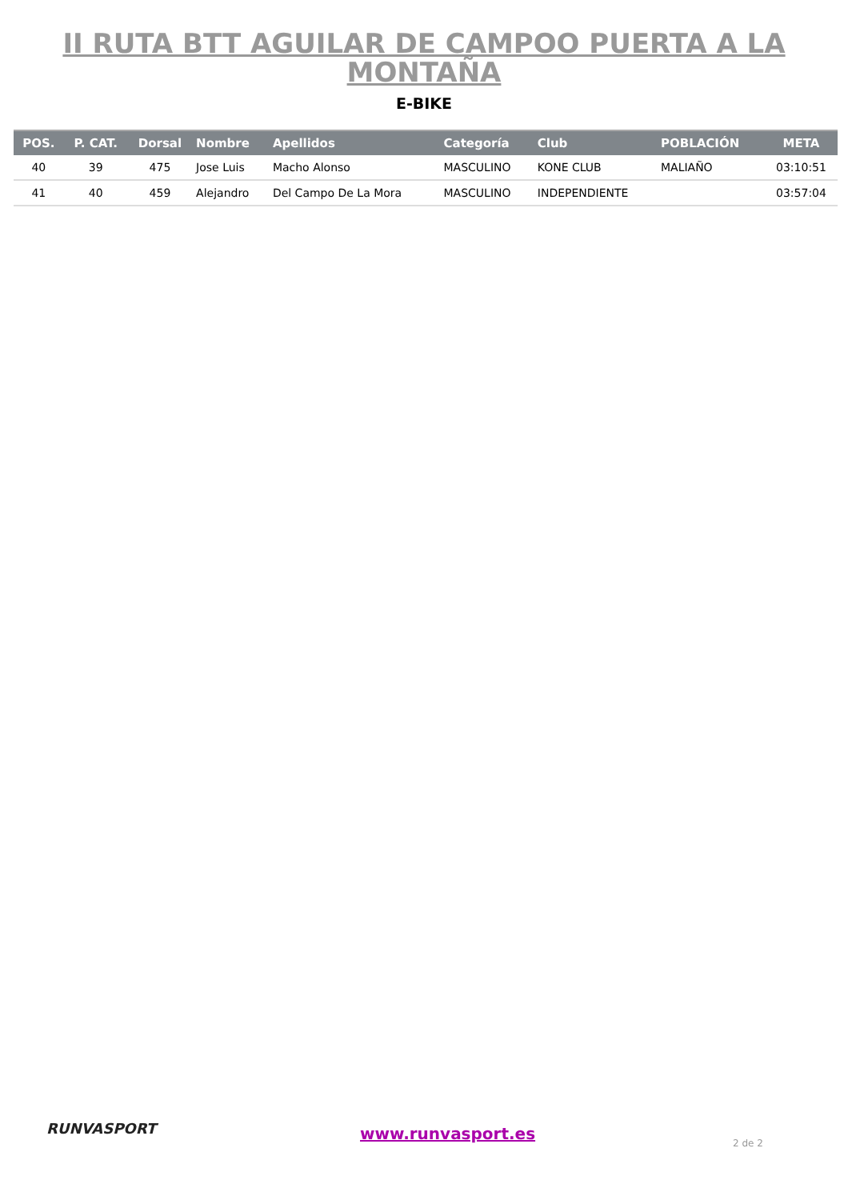II RUTA BTT AGUILAR DE CAMPOO PUERTA A LA MONTAÑA
E-BIKE
| POS. | P. CAT. | Dorsal | Nombre | Apellidos | Categoría | Club | POBLACIÓN | META |
| --- | --- | --- | --- | --- | --- | --- | --- | --- |
| 40 | 39 | 475 | Jose Luis | Macho Alonso | MASCULINO | KONE CLUB | MALIAÑO | 03:10:51 |
| 41 | 40 | 459 | Alejandro | Del Campo De La Mora | MASCULINO | INDEPENDIENTE | | 03:57:04 |
RUNVASPORT www.runvasport.es
2 de 2